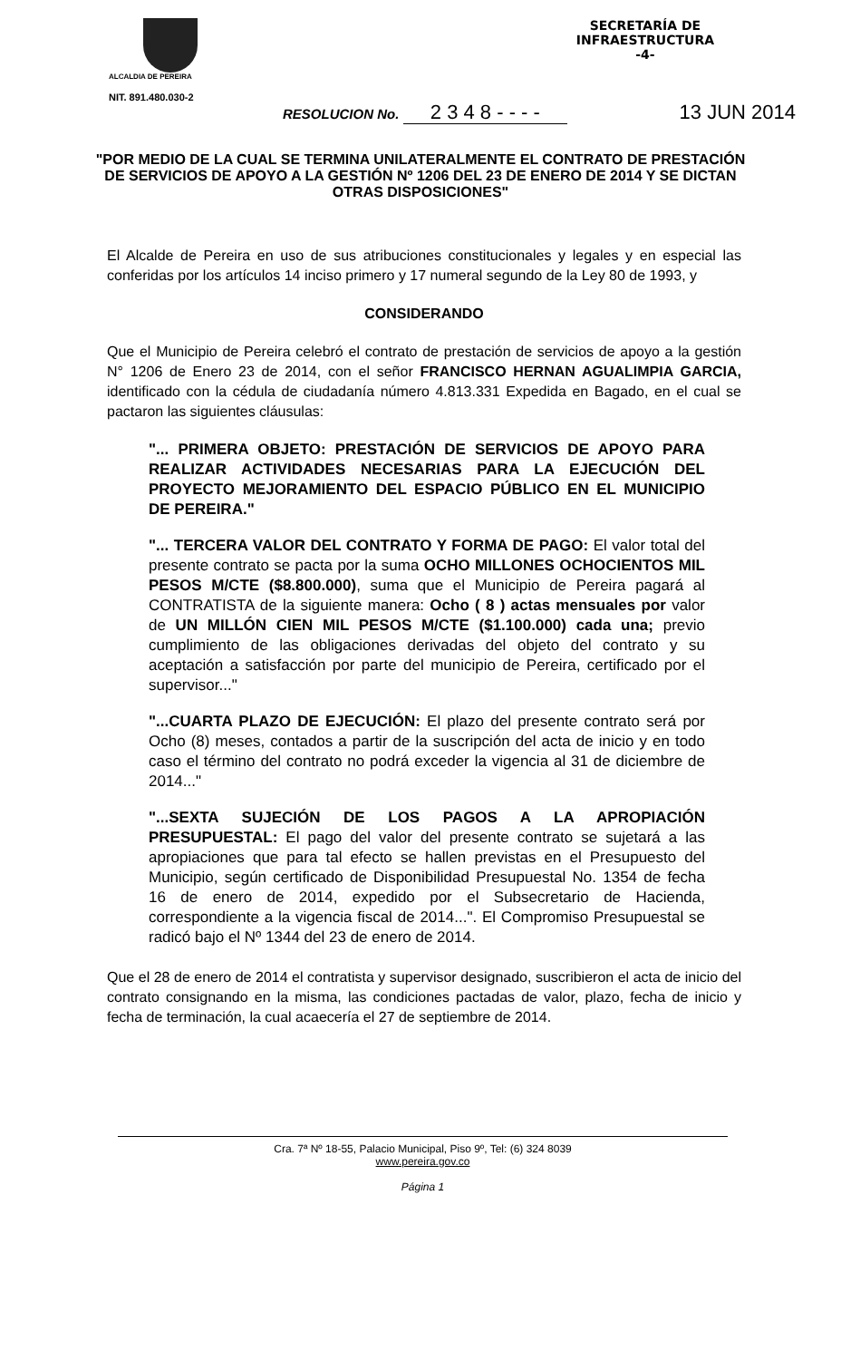ALCALDIA DE PEREIRA
NIT. 891.480.030-2
SECRETARÍA DE
INFRAESTRUCTURA
-4-
RESOLUCION No. 2 3 4 8 - - - - 13 JUN 2014
"POR MEDIO DE LA CUAL SE TERMINA UNILATERALMENTE EL CONTRATO DE PRESTACIÓN DE SERVICIOS DE APOYO A LA GESTIÓN Nº 1206 DEL 23 DE ENERO DE 2014 Y SE DICTAN OTRAS DISPOSICIONES"
El Alcalde de Pereira en uso de sus atribuciones constitucionales y legales y en especial las conferidas por los artículos 14 inciso primero y 17 numeral segundo de la Ley 80 de 1993, y
CONSIDERANDO
Que el Municipio de Pereira celebró el contrato de prestación de servicios de apoyo a la gestión N° 1206 de Enero 23 de 2014, con el señor FRANCISCO HERNAN AGUALIMPIA GARCIA, identificado con la cédula de ciudadanía número 4.813.331 Expedida en Bagado, en el cual se pactaron las siguientes cláusulas:
"... PRIMERA OBJETO: PRESTACIÓN DE SERVICIOS DE APOYO PARA REALIZAR ACTIVIDADES NECESARIAS PARA LA EJECUCIÓN DEL PROYECTO MEJORAMIENTO DEL ESPACIO PÚBLICO EN EL MUNICIPIO DE PEREIRA."
"... TERCERA VALOR DEL CONTRATO Y FORMA DE PAGO: El valor total del presente contrato se pacta por la suma OCHO MILLONES OCHOCIENTOS MIL PESOS M/CTE ($8.800.000), suma que el Municipio de Pereira pagará al CONTRATISTA de la siguiente manera: Ocho ( 8 ) actas mensuales por valor de UN MILLÓN CIEN MIL PESOS M/CTE ($1.100.000) cada una; previo cumplimiento de las obligaciones derivadas del objeto del contrato y su aceptación a satisfacción por parte del municipio de Pereira, certificado por el supervisor..."
"...CUARTA PLAZO DE EJECUCIÓN: El plazo del presente contrato será por Ocho (8) meses, contados a partir de la suscripción del acta de inicio y en todo caso el término del contrato no podrá exceder la vigencia al 31 de diciembre de 2014..."
"...SEXTA SUJECIÓN DE LOS PAGOS A LA APROPIACIÓN PRESUPUESTAL: El pago del valor del presente contrato se sujetará a las apropiaciones que para tal efecto se hallen previstas en el Presupuesto del Municipio, según certificado de Disponibilidad Presupuestal No. 1354 de fecha 16 de enero de 2014, expedido por el Subsecretario de Hacienda, correspondiente a la vigencia fiscal de 2014...". El Compromiso Presupuestal se radicó bajo el Nº 1344 del 23 de enero de 2014.
Que el 28 de enero de 2014 el contratista y supervisor designado, suscribieron el acta de inicio del contrato consignando en la misma, las condiciones pactadas de valor, plazo, fecha de inicio y fecha de terminación, la cual acaecería el 27 de septiembre de 2014.
Cra. 7ª Nº 18-55, Palacio Municipal, Piso 9º, Tel: (6) 324 8039
www.pereira.gov.co
Página 1